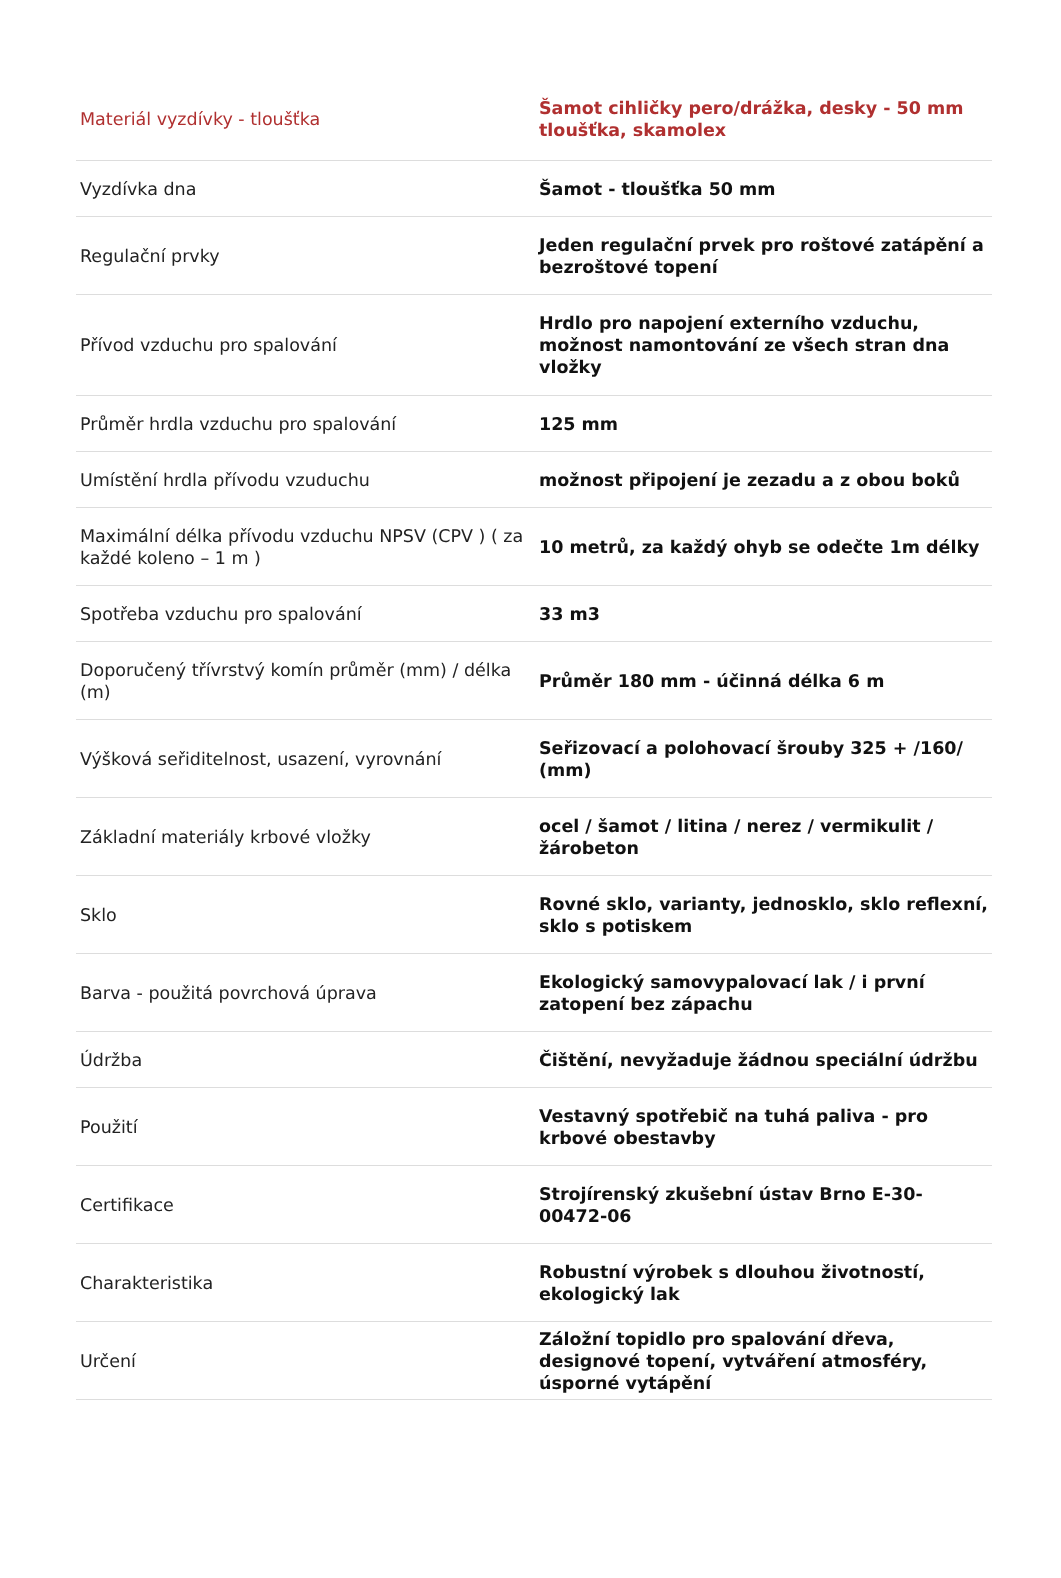| Materiál vyzdívky - tloušťka | Šamot cihličky pero/drážka, desky - 50 mm tloušťka, skamolex |
| Vyzdívka dna | Šamot - tloušťka 50 mm |
| Regulační prvky | Jeden regulační prvek pro roštové zatápění a bezroštové topení |
| Přívod vzduchu pro spalování | Hrdlo pro napojení externího vzduchu, možnost namontování ze všech stran dna vložky |
| Průměr hrdla vzduchu pro spalování | 125 mm |
| Umístění hrdla přívodu vzuduchu | možnost připojení je zezadu a z obou boků |
| Maximální délka přívodu vzduchu NPSV (CPV ) ( za každé koleno – 1 m ) | 10 metrů, za každý ohyb se odečte 1m délky |
| Spotřeba vzduchu pro spalování | 33 m3 |
| Doporučený třívrstvý komín průměr (mm) / délka (m) | Průměr 180 mm - účinná délka 6 m |
| Výšková seřiditelnost, usazení, vyrovnání | Seřizovací a polohovací šrouby 325 + /160/ (mm) |
| Základní materiály krbové vložky | ocel / šamot / litina / nerez / vermikulit / žárobeton |
| Sklo | Rovné sklo, varianty, jednosklo, sklo reflexní, sklo s potiskem |
| Barva - použitá povrchová úprava | Ekologický samovypalovací lak / i první zatopení bez zápachu |
| Údržba | Čištění, nevyžaduje žádnou speciální údržbu |
| Použití | Vestavný spotřebič na tuhá paliva - pro krbové obestavby |
| Certifikace | Strojírenský zkušební ústav Brno E-30-00472-06 |
| Charakteristika | Robustní výrobek s dlouhou životností, ekologický lak |
| Určení | Záložní topidlo pro spalování dřeva, designové topení, vytváření atmosféry, úsporné vytápění |